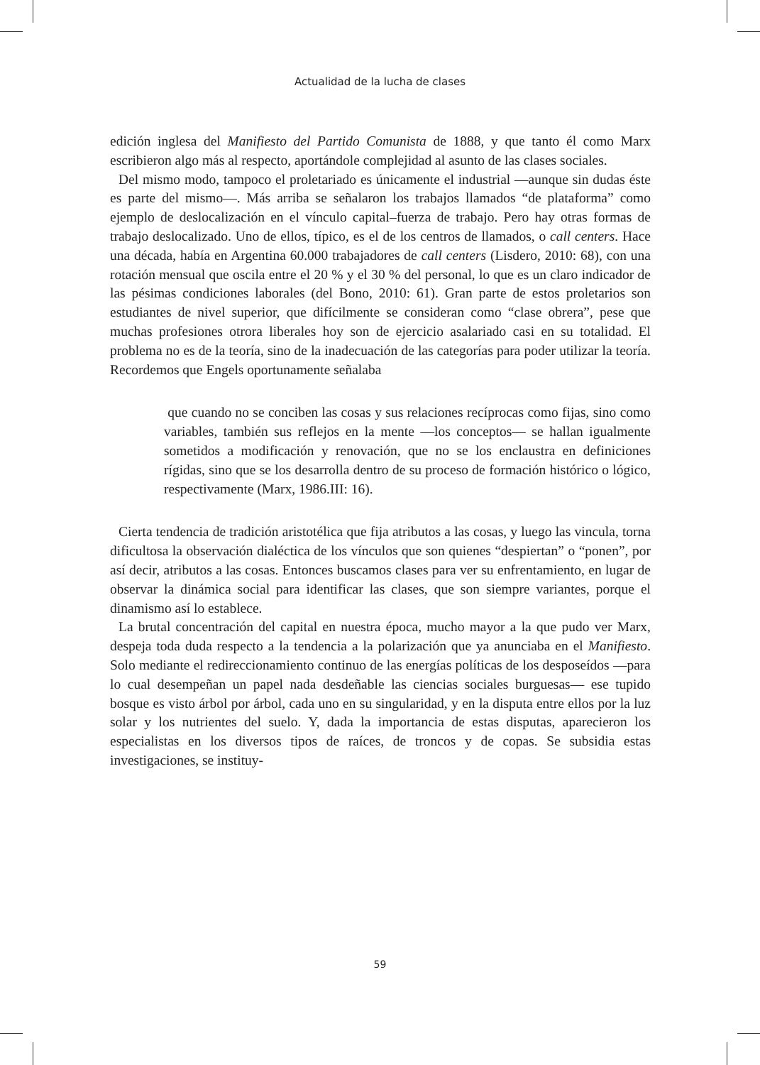Actualidad de la lucha de clases
edición inglesa del Manifiesto del Partido Comunista de 1888, y que tanto él como Marx escribieron algo más al respecto, aportándole complejidad al asunto de las clases sociales.
Del mismo modo, tampoco el proletariado es únicamente el industrial —aunque sin dudas éste es parte del mismo—. Más arriba se señalaron los trabajos llamados “de plataforma” como ejemplo de deslocalización en el vínculo capital–fuerza de trabajo. Pero hay otras formas de trabajo deslocalizado. Uno de ellos, típico, es el de los centros de llamados, o call centers. Hace una década, había en Argentina 60.000 trabajadores de call centers (Lisdero, 2010: 68), con una rotación mensual que oscila entre el 20 % y el 30 % del personal, lo que es un claro indicador de las pésimas condiciones laborales (del Bono, 2010: 61). Gran parte de estos proletarios son estudiantes de nivel superior, que difícilmente se consideran como “clase obrera”, pese que muchas profesiones otrora liberales hoy son de ejercicio asalariado casi en su totalidad. El problema no es de la teoría, sino de la inadecuación de las categorías para poder utilizar la teoría. Recordemos que Engels oportunamente señalaba
que cuando no se conciben las cosas y sus relaciones recíprocas como fijas, sino como variables, también sus reflejos en la mente —los conceptos— se hallan igualmente sometidos a modificación y renovación, que no se los enclaustra en definiciones rígidas, sino que se los desarrolla dentro de su proceso de formación histórico o lógico, respectivamente (Marx, 1986.III: 16).
Cierta tendencia de tradición aristotélica que fija atributos a las cosas, y luego las vincula, torna dificultosa la observación dialéctica de los vínculos que son quienes “despiertan” o “ponen”, por así decir, atributos a las cosas. Entonces buscamos clases para ver su enfrentamiento, en lugar de observar la dinámica social para identificar las clases, que son siempre variantes, porque el dinamismo así lo establece.
La brutal concentración del capital en nuestra época, mucho mayor a la que pudo ver Marx, despeja toda duda respecto a la tendencia a la polarización que ya anunciaba en el Manifiesto. Solo mediante el redireccionamiento continuo de las energías políticas de los desposeídos —para lo cual desempeñan un papel nada desdeñable las ciencias sociales burguesas— ese tupido bosque es visto árbol por árbol, cada uno en su singularidad, y en la disputa entre ellos por la luz solar y los nutrientes del suelo. Y, dada la importancia de estas disputas, aparecieron los especialistas en los diversos tipos de raíces, de troncos y de copas. Se subsidia estas investigaciones, se instituy-
59